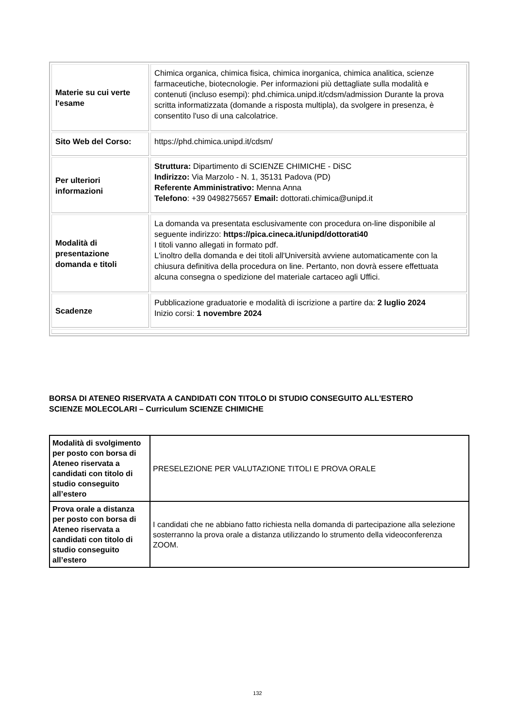| Materie su cui verte l'esame | Chimica organica, chimica fisica, chimica inorganica, chimica analitica, scienze farmaceutiche, biotecnologie. Per informazioni più dettagliate sulla modalità e contenuti (incluso esempi): phd.chimica.unipd.it/cdsm/admission Durante la prova scritta informatizzata (domande a risposta multipla), da svolgere in presenza, è consentito l'uso di una calcolatrice. |
| Sito Web del Corso: | https://phd.chimica.unipd.it/cdsm/ |
| Per ulteriori informazioni | Struttura: Dipartimento di SCIENZE CHIMICHE - DiSC Indirizzo: Via Marzolo - N. 1, 35131 Padova (PD) Referente Amministrativo: Menna Anna Telefono : +39 0498275657 Email: dottorati.chimica@unipd.it |
| Modalità di presentazione domanda e titoli | La domanda va presentata esclusivamente con procedura on-line disponibile al seguente indirizzo: https://pica.cineca.it/unipd/dottorati40 I titoli vanno allegati in formato pdf. L'inoltro della domanda e dei titoli all'Università avviene automaticamente con la chiusura definitiva della procedura on line. Pertanto, non dovrà essere effettuata alcuna consegna o spedizione del materiale cartaceo agli Uffici. |
| Scadenze | Pubblicazione graduatorie e modalità di iscrizione a partire da: 2 luglio 2024 Inizio corsi: 1 novembre 2024 |
BORSA DI ATENEO RISERVATA A CANDIDATI CON TITOLO DI STUDIO CONSEGUITO ALL'ESTERO
SCIENZE MOLECOLARI – Curriculum SCIENZE CHIMICHE
| Modalità di svolgimento per posto con borsa di Ateneo riservata a candidati con titolo di studio conseguito all’estero | PRESELEZIONE PER VALUTAZIONE TITOLI E PROVA ORALE |
| Prova orale a distanza per posto con borsa di Ateneo riservata a candidati con titolo di studio conseguito all’estero | I candidati che ne abbiano fatto richiesta nella domanda di partecipazione alla selezione sosterranno la prova orale a distanza utilizzando lo strumento della videoconferenza ZOOM. |
132